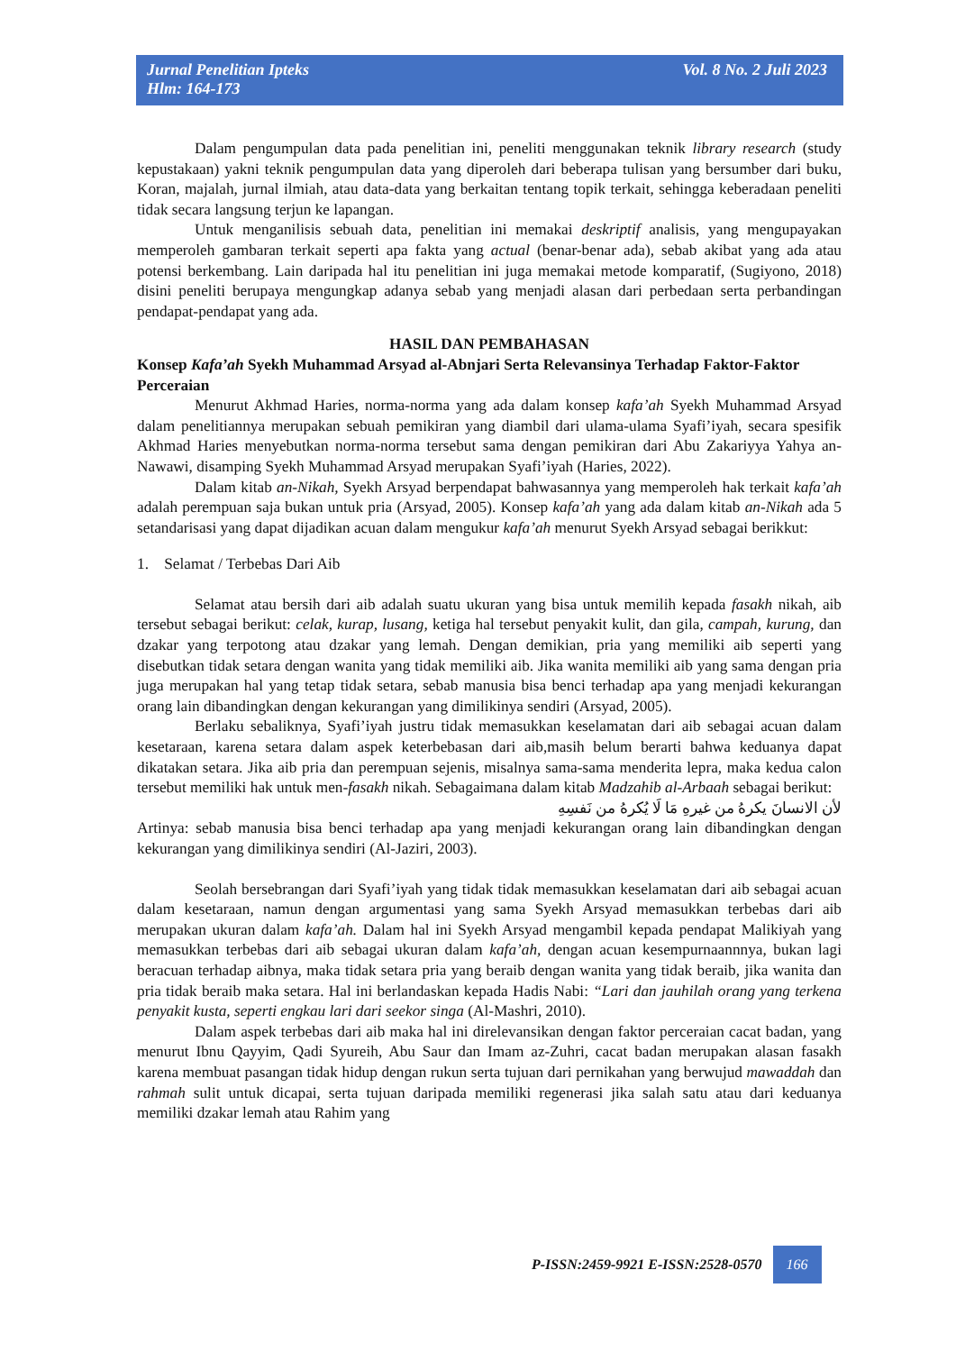Jurnal Penelitian Ipteks
Hlm: 164-173
Vol. 8 No. 2 Juli 2023
Dalam pengumpulan data pada penelitian ini, peneliti menggunakan teknik library research (study kepustakaan) yakni teknik pengumpulan data yang diperoleh dari beberapa tulisan yang bersumber dari buku, Koran, majalah, jurnal ilmiah, atau data-data yang berkaitan tentang topik terkait, sehingga keberadaan peneliti tidak secara langsung terjun ke lapangan.
Untuk menganilisis sebuah data, penelitian ini memakai deskriptif analisis, yang mengupayakan memperoleh gambaran terkait seperti apa fakta yang actual (benar-benar ada), sebab akibat yang ada atau potensi berkembang. Lain daripada hal itu penelitian ini juga memakai metode komparatif, (Sugiyono, 2018) disini peneliti berupaya mengungkap adanya sebab yang menjadi alasan dari perbedaan serta perbandingan pendapat-pendapat yang ada.
HASIL DAN PEMBAHASAN
Konsep Kafa’ah Syekh Muhammad Arsyad al-Abnjari Serta Relevansinya Terhadap Faktor-Faktor Perceraian
Menurut Akhmad Haries, norma-norma yang ada dalam konsep kafa’ah Syekh Muhammad Arsyad dalam penelitiannya merupakan sebuah pemikiran yang diambil dari ulama-ulama Syafi’iyah, secara spesifik Akhmad Haries menyebutkan norma-norma tersebut sama dengan pemikiran dari Abu Zakariyya Yahya an-Nawawi, disamping Syekh Muhammad Arsyad merupakan Syafi’iyah (Haries, 2022).
Dalam kitab an-Nikah, Syekh Arsyad berpendapat bahwasannya yang memperoleh hak terkait kafa’ah adalah perempuan saja bukan untuk pria (Arsyad, 2005). Konsep kafa’ah yang ada dalam kitab an-Nikah ada 5 setandarisasi yang dapat dijadikan acuan dalam mengukur kafa’ah menurut Syekh Arsyad sebagai berikkut:
1. Selamat / Terbebas Dari Aib
Selamat atau bersih dari aib adalah suatu ukuran yang bisa untuk memilih kepada fasakh nikah, aib tersebut sebagai berikut: celak, kurap, lusang, ketiga hal tersebut penyakit kulit, dan gila, campah, kurung, dan dzakar yang terpotong atau dzakar yang lemah. Dengan demikian, pria yang memiliki aib seperti yang disebutkan tidak setara dengan wanita yang tidak memiliki aib. Jika wanita memiliki aib yang sama dengan pria juga merupakan hal yang tetap tidak setara, sebab manusia bisa benci terhadap apa yang menjadi kekurangan orang lain dibandingkan dengan kekurangan yang dimilikinya sendiri (Arsyad, 2005).
Berlaku sebaliknya, Syafi’iyah justru tidak memasukkan keselamatan dari aib sebagai acuan dalam kesetaraan, karena setara dalam aspek keterbebasan dari aib,masih belum berarti bahwa keduanya dapat dikatakan setara. Jika aib pria dan perempuan sejenis, misalnya sama-sama menderita lepra, maka kedua calon tersebut memiliki hak untuk men-fasakh nikah. Sebagaimana dalam kitab Madzahib al-Arbaah sebagai berikut:
لأن الانسانَ يكرهُ من غيرهِ مَا لَا يُكرهُ من نَفسِهِ
Artinya: sebab manusia bisa benci terhadap apa yang menjadi kekurangan orang lain dibandingkan dengan kekurangan yang dimilikinya sendiri (Al-Jaziri, 2003).
Seolah bersebrangan dari Syafi’iyah yang tidak tidak memasukkan keselamatan dari aib sebagai acuan dalam kesetaraan, namun dengan argumentasi yang sama Syekh Arsyad memasukkan terbebas dari aib merupakan ukuran dalam kafa’ah. Dalam hal ini Syekh Arsyad mengambil kepada pendapat Malikiyah yang memasukkan terbebas dari aib sebagai ukuran dalam kafa’ah, dengan acuan kesempurnaannnya, bukan lagi beracuan terhadap aibnya, maka tidak setara pria yang beraib dengan wanita yang tidak beraib, jika wanita dan pria tidak beraib maka setara. Hal ini berlandaskan kepada Hadis Nabi: “Lari dan jauhilah orang yang terkena penyakit kusta, seperti engkau lari dari seekor singa (Al-Mashri, 2010).
Dalam aspek terbebas dari aib maka hal ini direlevansikan dengan faktor perceraian cacat badan, yang menurut Ibnu Qayyim, Qadi Syureih, Abu Saur dan Imam az-Zuhri, cacat badan merupakan alasan fasakh karena membuat pasangan tidak hidup dengan rukun serta tujuan dari pernikahan yang berwujud mawaddah dan rahmah sulit untuk dicapai, serta tujuan daripada memiliki regenerasi jika salah satu atau dari keduanya memiliki dzakar lemah atau Rahim yang
P-ISSN:2459-9921 E-ISSN:2528-0570 166